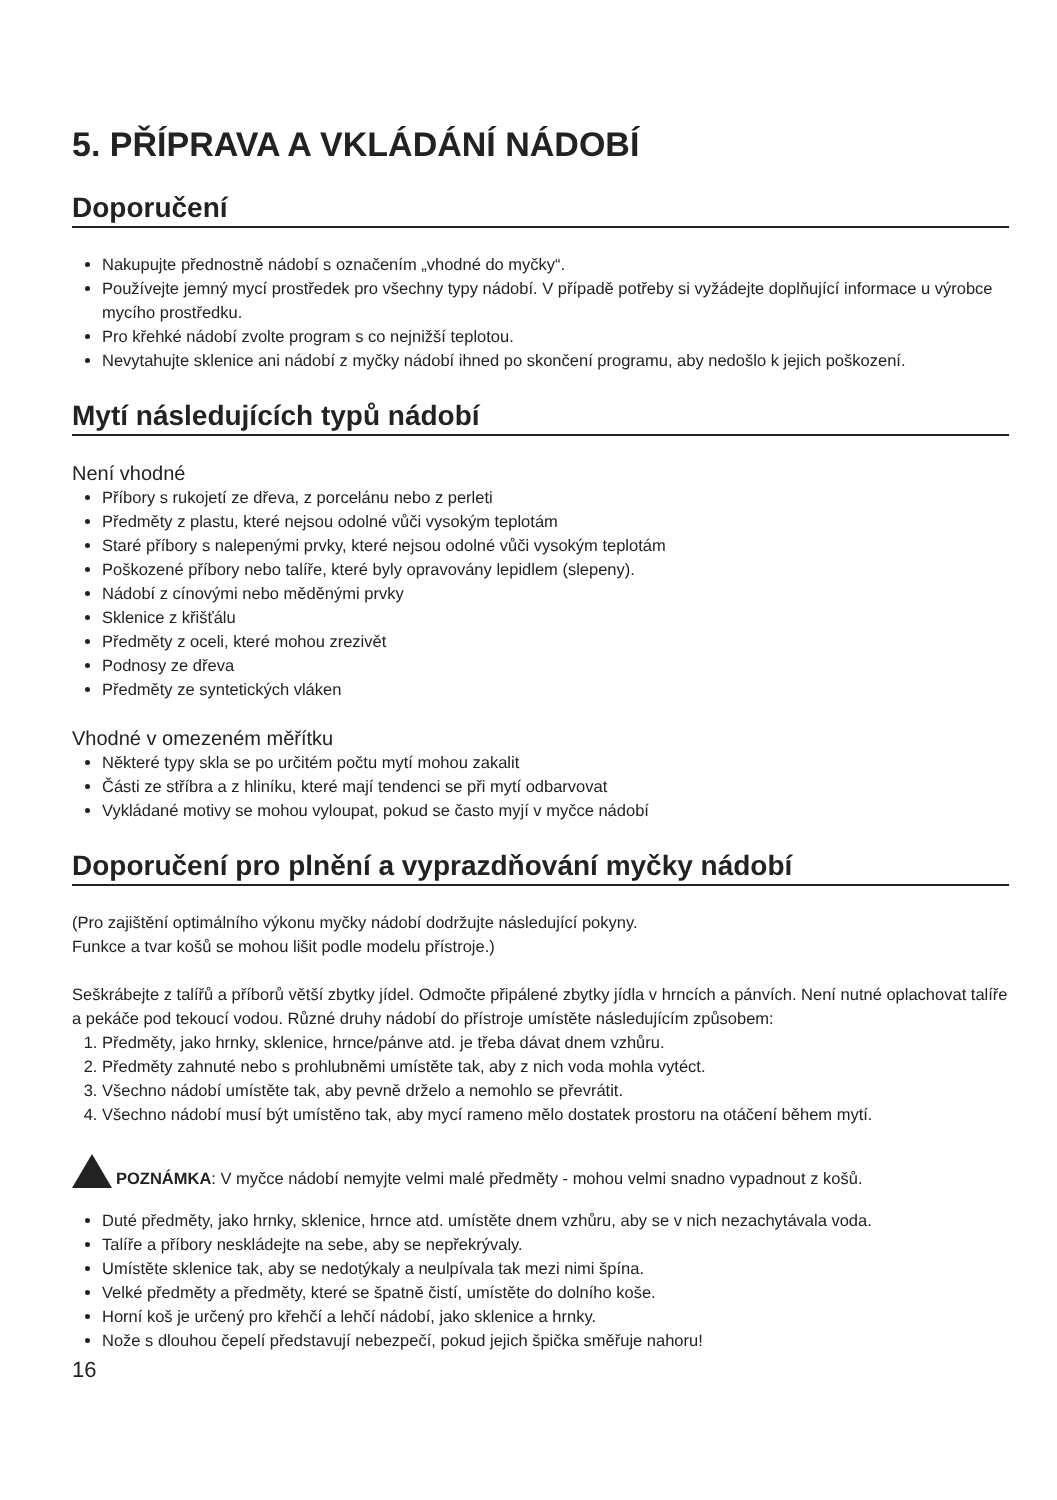5. PŘÍPRAVA A VKLÁDÁNÍ NÁDOBÍ
Doporučení
Nakupujte přednostně nádobí s označením „vhodné do myčky“.
Používejte jemný mycí prostředek pro všechny typy nádobí. V případě potřeby si vyžádejte doplňující informace u výrobce mycího prostředku.
Pro křehké nádobí zvolte program s co nejnižší teplotou.
Nevytahujte sklenice ani nádobí z myčky nádobí ihned po skončení programu, aby nedošlo k jejich poškození.
Mytí následujících typů nádobí
Není vhodné
Příbory s rukojetí ze dřeva, z porcelánu nebo z perleti
Předměty z plastu, které nejsou odolné vůči vysokým teplotám
Staré příbory s nalepenými prvky, které nejsou odolné vůči vysokým teplotám
Poškozené příbory nebo talíře, které byly opravovány lepidlem (slepeny).
Nádobí z cínovými nebo měděnými prvky
Sklenice z křišťálu
Předměty z oceli, které mohou zrezivět
Podnosy ze dřeva
Předměty ze syntetických vláken
Vhodné v omezeném měřítku
Některé typy skla se po určitém počtu mytí mohou zakalit
Části ze stříbra a z hliníku, které mají tendenci se při mytí odbarvovat
Vykládané motivy se mohou vyloupat, pokud se často myjí v myčce nádobí
Doporučení pro plnění a vyprazdňování myčky nádobí
(Pro zajištění optimálního výkonu myčky nádobí dodržujte následující pokyny.
Funkce a tvar košů se mohou lišit podle modelu přístroje.)
Seškrábejte z talířů a příborů větší zbytky jídel. Odmočte připálené zbytky jídla v hrncích a pánvích. Není nutné oplachovat talíře a pekáče pod tekoucí vodou. Různé druhy nádobí do přístroje umístěte následujícím způsobem:
1. Předměty, jako hrnky, sklenice, hrnce/pánve atd. je třeba dávat dnem vzhůru.
2. Předměty zahnuté nebo s prohlubněmi umístěte tak, aby z nich voda mohla vytéct.
3. Všechno nádobí umístěte tak, aby pevně drželo a nemohlo se převrátit.
4. Všechno nádobí musí být umístěno tak, aby mycí rameno mělo dostatek prostoru na otáčení během mytí.
POZNÁMKA: V myčce nádobí nemyjte velmi malé předměty - mohou velmi snadno vypadnout z košů.
Duté předměty, jako hrnky, sklenice, hrnce atd. umístěte dnem vzhůru, aby se v nich nezachytávala voda.
Talíře a příbory neskládejte na sebe, aby se nepřekrývaly.
Umístěte sklenice tak, aby se nedotýkaly a neulpívala tak mezi nimi špína.
Velké předměty a předměty, které se špatně čistí, umístěte do dolního koše.
Horní koš je určený pro křehčí a lehčí nádobí, jako sklenice a hrnky.
Nože s dlouhou čepelí představují nebezpečí, pokud jejich špička směřuje nahoru!
16